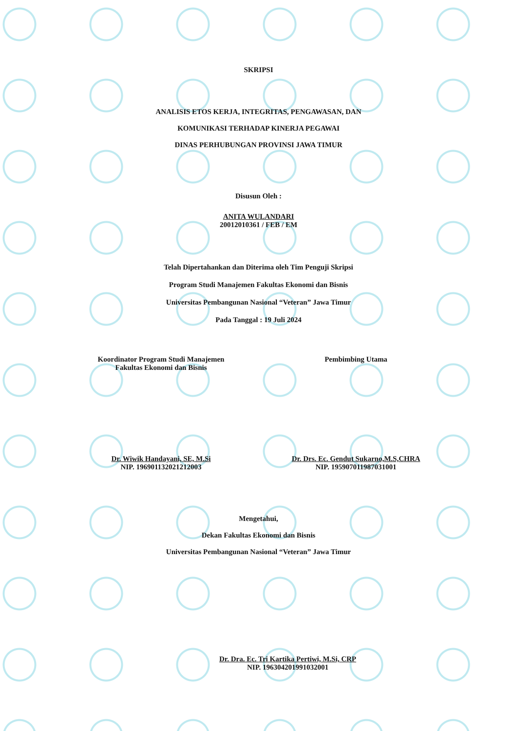SKRIPSI
ANALISIS ETOS KERJA, INTEGRITAS, PENGAWASAN, DAN
KOMUNIKASI TERHADAP KINERJA PEGAWAI
DINAS PERHUBUNGAN PROVINSI JAWA TIMUR
Disusun Oleh :
ANITA WULANDARI
20012010361 / FEB / EM
Telah Dipertahankan dan Diterima oleh Tim Penguji Skripsi
Program Studi Manajemen Fakultas Ekonomi dan Bisnis
Universitas Pembangunan Nasional “Veteran” Jawa Timur
Pada Tanggal : 19 Juli 2024
Koordinator Program Studi Manajemen
Fakultas Ekonomi dan Bisnis
Pembimbing Utama
Dr. Wiwik Handayani, SE, M.Si
NIP. 196901132021212003
Dr. Drs. Ec. Gendut Sukarno,M.S,CHRA
NIP. 195907011987031001
Mengetahui,
Dekan Fakultas Ekonomi dan Bisnis
Universitas Pembangunan Nasional “Veteran” Jawa Timur
Dr. Dra. Ec. Tri Kartika Pertiwi, M.Si, CRP
NIP. 196304201991032001